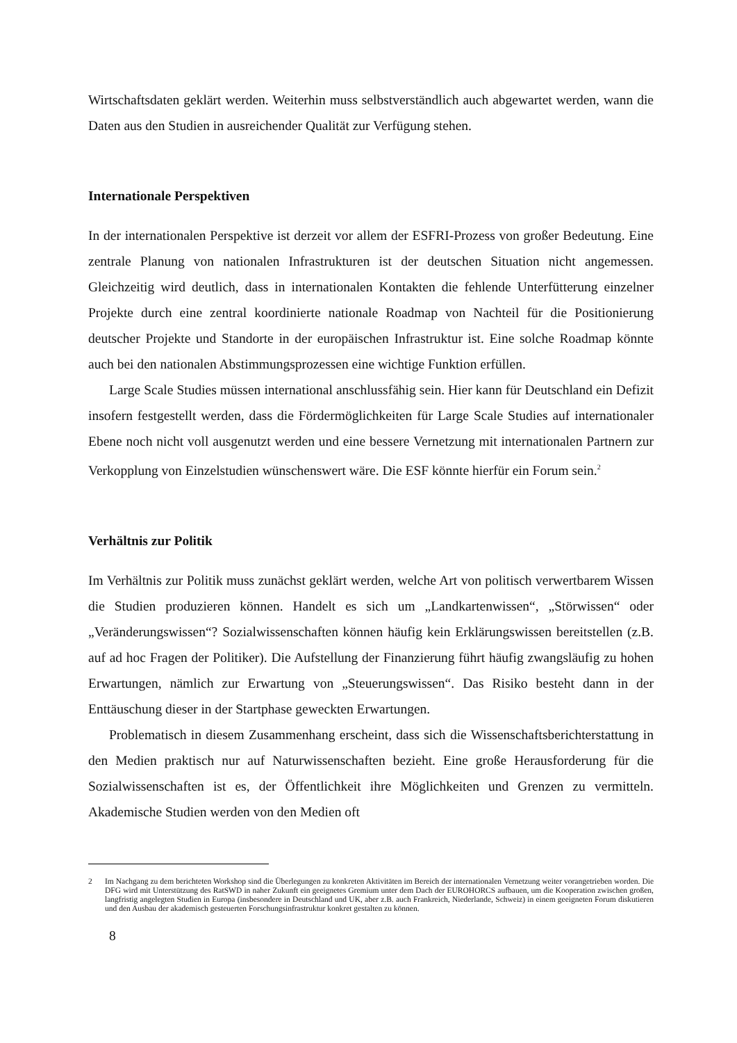Wirtschaftsdaten geklärt werden. Weiterhin muss selbstverständlich auch abgewartet werden, wann die Daten aus den Studien in ausreichender Qualität zur Verfügung stehen.
Internationale Perspektiven
In der internationalen Perspektive ist derzeit vor allem der ESFRI-Prozess von großer Bedeutung. Eine zentrale Planung von nationalen Infrastrukturen ist der deutschen Situation nicht angemessen. Gleichzeitig wird deutlich, dass in internationalen Kontakten die fehlende Unterfütterung einzelner Projekte durch eine zentral koordinierte nationale Roadmap von Nachteil für die Positionierung deutscher Projekte und Standorte in der europäischen Infrastruktur ist. Eine solche Roadmap könnte auch bei den nationalen Abstimmungsprozessen eine wichtige Funktion erfüllen.
Large Scale Studies müssen international anschlussfähig sein. Hier kann für Deutschland ein Defizit insofern festgestellt werden, dass die Fördermöglichkeiten für Large Scale Studies auf internationaler Ebene noch nicht voll ausgenutzt werden und eine bessere Vernetzung mit internationalen Partnern zur Verkopplung von Einzelstudien wünschenswert wäre. Die ESF könnte hierfür ein Forum sein.<sup>2</sup>
Verhältnis zur Politik
Im Verhältnis zur Politik muss zunächst geklärt werden, welche Art von politisch verwertbarem Wissen die Studien produzieren können. Handelt es sich um „Landkartenwissen“, „Störwissen“ oder „Veränderungswissen“? Sozialwissenschaften können häufig kein Erklärungswissen bereitstellen (z.B. auf ad hoc Fragen der Politiker). Die Aufstellung der Finanzierung führt häufig zwangsläufig zu hohen Erwartungen, nämlich zur Erwartung von „Steuerungswissen“. Das Risiko besteht dann in der Enttäuschung dieser in der Startphase geweckten Erwartungen.
Problematisch in diesem Zusammenhang erscheint, dass sich die Wissenschaftsberichterstattung in den Medien praktisch nur auf Naturwissenschaften bezieht. Eine große Herausforderung für die Sozialwissenschaften ist es, der Öffentlichkeit ihre Möglichkeiten und Grenzen zu vermitteln. Akademische Studien werden von den Medien oft
2 Im Nachgang zu dem berichteten Workshop sind die Überlegungen zu konkreten Aktivitäten im Bereich der internationalen Vernetzung weiter vorangetrieben worden. Die DFG wird mit Unterstützung des RatSWD in naher Zukunft ein geeignetes Gremium unter dem Dach der EUROHORCS aufbauen, um die Kooperation zwischen großen, langfristig angelegten Studien in Europa (insbesondere in Deutschland und UK, aber z.B. auch Frankreich, Niederlande, Schweiz) in einem geeigneten Forum diskutieren und den Ausbau der akademisch gesteuerten Forschungsinfrastruktur konkret gestalten zu können.
8